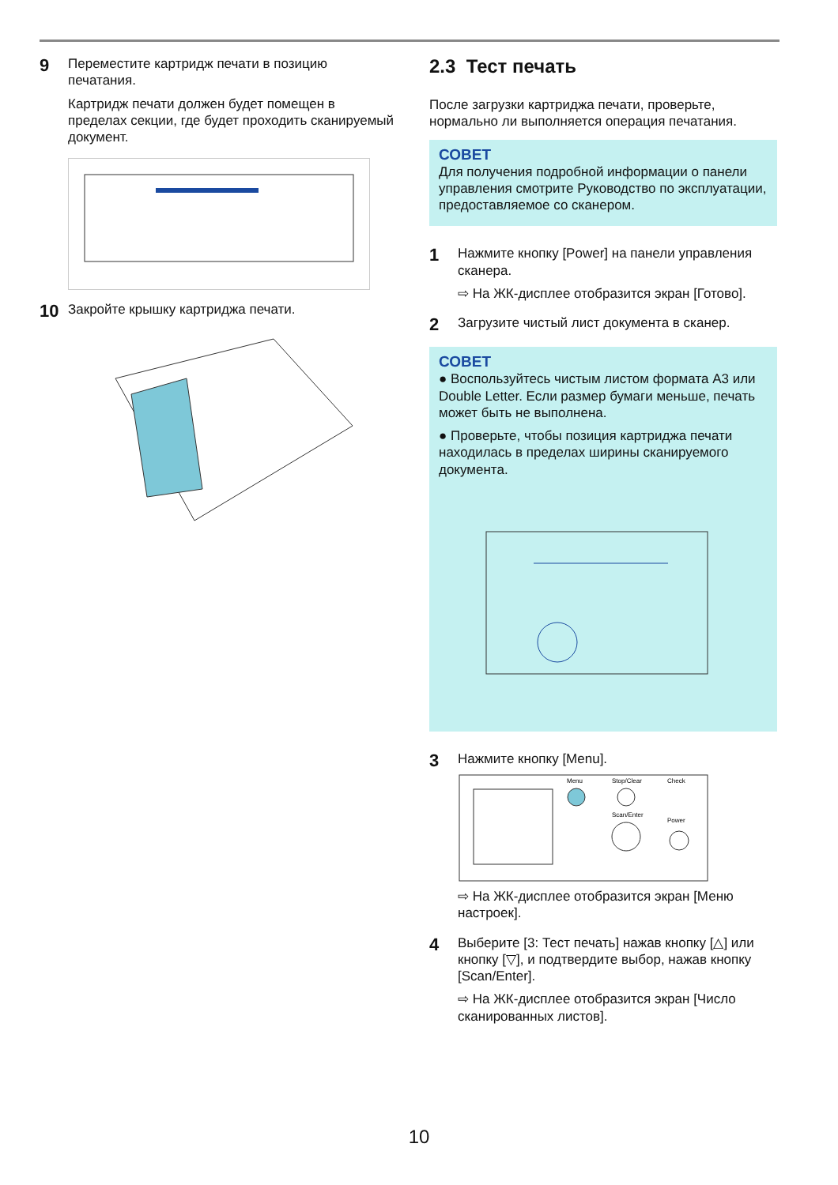9
Переместите картридж печати в позицию печатания.
Картридж печати должен будет помещен в пределах секции, где будет проходить сканируемый документ.
10
Закройте крышку картриджа печати.
2.3 Тест печать
После загрузки картриджа печати, проверьте, нормально ли выполняется операция печатания.
СОВЕТ
Для получения подробной информации о панели управления смотрите Руководство по эксплуатации, предоставляемое со сканером.
1
Нажмите кнопку [Power] на панели управления сканера.
⇨ На ЖК-дисплее отобразится экран [Готово].
2
Загрузите чистый лист документа в сканер.
СОВЕТ
● Воспользуйтесь чистым листом формата A3 или Double Letter. Если размер бумаги меньше, печать может быть не выполнена.
● Проверьте, чтобы позиция картриджа печати находилась в пределах ширины сканируемого документа.
3
Нажмите кнопку [Menu].
Menu
Stop/Clear
Check
Scan/Enter
Power
⇨ На ЖК-дисплее отобразится экран [Меню настроек].
4
Выберите [3: Тест печать] нажав кнопку [△] или кнопку [▽], и подтвердите выбор, нажав кнопку [Scan/Enter].
⇨ На ЖК-дисплее отобразится экран [Число сканированных листов].
10